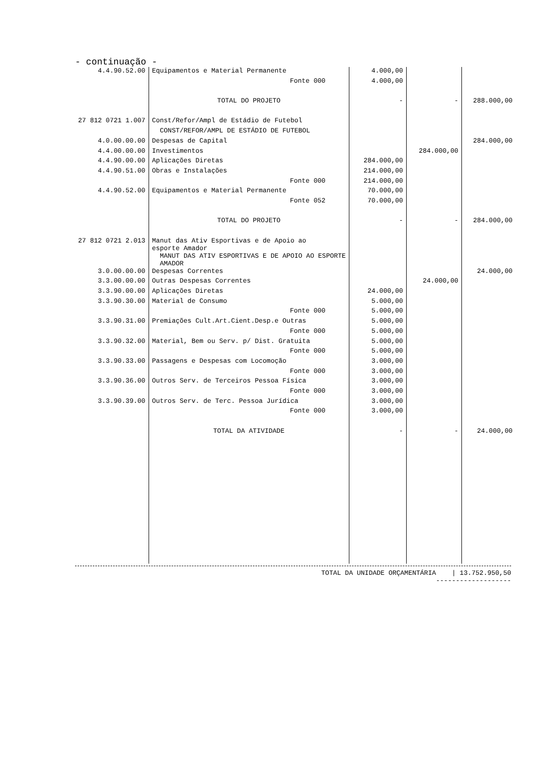- continuação -
| 4.4.90.52.00 | Equipamentos e Material Permanente | 4.000,00 | | |
| | Fonte 000 | 4.000,00 | | |
| | TOTAL DO PROJETO | - | - | 288.000,00 |
| 27 812 0721 1.007 | Const/Refor/Ampl de Estádio de Futebol | | | |
| | CONST/REFOR/AMPL DE ESTÁDIO DE FUTEBOL | | | |
| 4.0.00.00.00 | Despesas de Capital | | | 284.000,00 |
| 4.4.00.00.00 | Investimentos | | 284.000,00 | |
| 4.4.90.00.00 | Aplicações Diretas | 284.000,00 | | |
| 4.4.90.51.00 | Obras e Instalações | 214.000,00 | | |
| | Fonte 000 | 214.000,00 | | |
| 4.4.90.52.00 | Equipamentos e Material Permanente | 70.000,00 | | |
| | Fonte 052 | 70.000,00 | | |
| | TOTAL DO PROJETO | - | - | 284.000,00 |
| 27 812 0721 2.013 | Manut das Ativ Esportivas e de Apoio ao esporte Amador MANUT DAS ATIV ESPORTIVAS E DE APOIO AO ESPORTE AMADOR | | | |
| 3.0.00.00.00 | Despesas Correntes | | | 24.000,00 |
| 3.3.00.00.00 | Outras Despesas Correntes | | 24.000,00 | |
| 3.3.90.00.00 | Aplicações Diretas | 24.000,00 | | |
| 3.3.90.30.00 | Material de Consumo | 5.000,00 | | |
| | Fonte 000 | 5.000,00 | | |
| 3.3.90.31.00 | Premiações Cult.Art.Cient.Desp.e Outras | 5.000,00 | | |
| | Fonte 000 | 5.000,00 | | |
| 3.3.90.32.00 | Material, Bem ou Serv. p/ Dist. Gratuita | 5.000,00 | | |
| | Fonte 000 | 5.000,00 | | |
| 3.3.90.33.00 | Passagens e Despesas com Locomoção | 3.000,00 | | |
| | Fonte 000 | 3.000,00 | | |
| 3.3.90.36.00 | Outros Serv. de Terceiros Pessoa Física | 3.000,00 | | |
| | Fonte 000 | 3.000,00 | | |
| 3.3.90.39.00 | Outros Serv. de Terc. Pessoa Jurídica | 3.000,00 | | |
| | Fonte 000 | 3.000,00 | | |
| | TOTAL DA ATIVIDADE | - | - | 24.000,00 |
TOTAL DA UNIDADE ORÇAMENTÁRIA | 13.752.950,50
-------------------